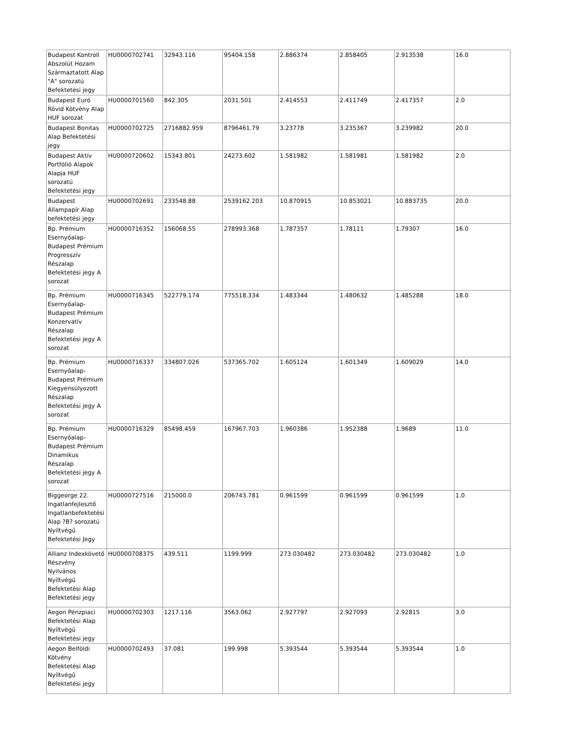| Budapest Kontroll Abszolút Hozam Származtatott Alap "A" sorozatú Befektetési jegy | HU0000702741 | 32943.116 | 95404.158 | 2.886374 | 2.858405 | 2.913538 | 16.0 |
| Budapest Euró Rövid Kötvény Alap HUF sorozat | HU0000701560 | 842.305 | 2031.501 | 2.414553 | 2.411749 | 2.417357 | 2.0 |
| Budapest Bonitas Alap Befektetési jegy | HU0000702725 | 2716882.959 | 8796461.79 | 3.23778 | 3.235367 | 3.239982 | 20.0 |
| Budapest Aktív Portfólió Alapok Alapja HUF sorozatú Befektetési jegy | HU0000720602 | 15343.801 | 24273.602 | 1.581982 | 1.581981 | 1.581982 | 2.0 |
| Budapest Állampapír Alap befektetési jegy | HU0000702691 | 233548.88 | 2539162.203 | 10.870915 | 10.853021 | 10.883735 | 20.0 |
| Bp. Prémium Esernyőalap-Budapest Prémium Progresszív Részalap Befektetési jegy A sorozat | HU0000716352 | 156068.55 | 278993.368 | 1.787357 | 1.78111 | 1.79307 | 16.0 |
| Bp. Prémium Esernyőalap-Budapest Prémium Konzervatív Részalap Befektetési jegy A sorozat | HU0000716345 | 522779.174 | 775518.334 | 1.483344 | 1.480632 | 1.485288 | 18.0 |
| Bp. Prémium Esernyőalap-Budapest Prémium Kiegyensúlyozott Részalap Befektetési jegy A sorozat | HU0000716337 | 334807.026 | 537365.702 | 1.605124 | 1.601349 | 1.609029 | 14.0 |
| Bp. Prémium Esernyőalap-Budapest Prémium Dinamikus Részalap Befektetési jegy A sorozat | HU0000716329 | 85498.459 | 167967.703 | 1.960386 | 1.952388 | 1.9689 | 11.0 |
| Biggeorge 22. Ingatlanfejlesztő Ingatlanbefektetési Alap ?B? sorozatú Nyíltvégű Befektetési Jegy | HU0000727516 | 215000.0 | 206743.781 | 0.961599 | 0.961599 | 0.961599 | 1.0 |
| Allianz Indexkövető Részvény Nyilvános Nyíltvégű Befektetési Alap Befektetési jegy | HU0000708375 | 439.511 | 1199.999 | 273.030482 | 273.030482 | 273.030482 | 1.0 |
| Aegon Pénzpiaci Befektetési Alap Nyíltvégű Befektetési jegy | HU0000702303 | 1217.116 | 3563.062 | 2.927797 | 2.927093 | 2.92815 | 3.0 |
| Aegon Belföldi Kötvény Befektetési Alap Nyíltvégű Befektetési jegy | HU0000702493 | 37.081 | 199.998 | 5.393544 | 5.393544 | 5.393544 | 1.0 |